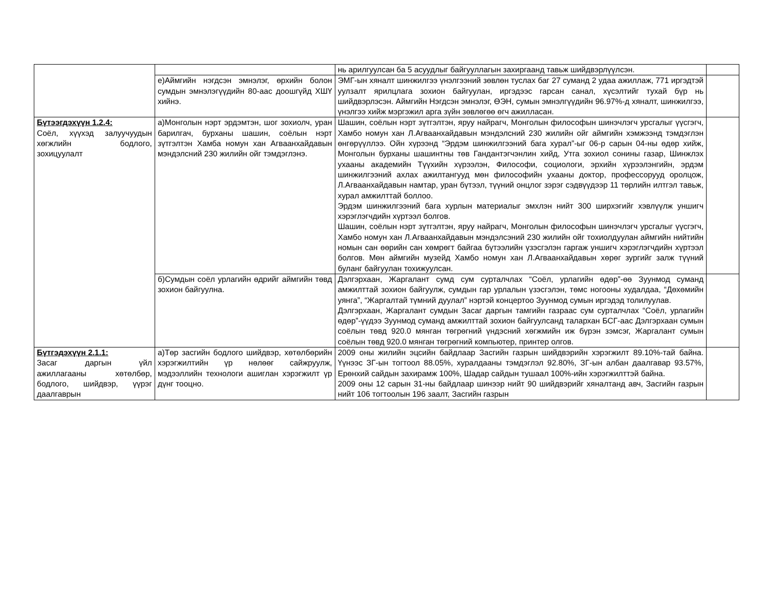| | | нь арилгуулсан ба 5 асуудлыг байгууллагын захиргаанд тавьж шийдвэрлүүлсэн. | |
| | е)Аймгийн нэгдсэн эмнэлэг, өрхийн болон сумдын эмнэлэгүүдийн 80-аас доошгүйд ХШҮ хийнэ. | ЭМГ-ын хяналт шинжилгээ үнэлгээний зөвлөн туслах баг 27 суманд 2 удаа ажиллаж, 771 иргэдтэй уулзалт ярилцлага зохион байгуулан, иргэдээс гарсан санал, хүсэлтийг тухай бүр нь шийдвэрлэсэн. Аймгийн Нэгдсэн эмнэлэг, ӨЭН, сумын эмнэлгүүдийн 96.97%-д хяналт, шинжилгээ, үнэлгээ хийж мэргэжил арга зүйн зөвлөгөө өгч ажилласан. | |
| Бүтээгдэхүүн 1.2.4: Соёл, хүүхэд залуучуудын хөгжлийн бодлого, зохицуулалт | а)Монголын нэрт эрдэмтэн, шог зохиолч, уран барилгач, бурханы шашин, соёлын нэрт зүтгэлтэн Хамба номун хан Агваанхайдавын мэндэлсний 230 жилийн ойг тэмдэглэнэ. | Шашин, соёлын нэрт зүтгэлтэн, яруу найрагч, Монголын философын шинэчлэгч урсгалыг үүсгэгч, Хамбо номун хан Л.Агваанхайдавын мэндэлсний 230 жилийн ойг аймгийн хэмжээнд тэмдэглэн өнгөрүүллээ. Ойн хүрээнд “Эрдэм шинжилгээний бага хурал”-ыг 06-р сарын 04-ны өдөр хийж, Монголын бурханы шашинтны төв Гандантэгчэнлин хийд, Утга зохиол сонины газар, Шинжлэх ухааны академийн Түүхийн хүрээлэн, Философи, социологи, эрхийн хүрээлэнгийн, эрдэм шинжилгээний ахлах ажилтангууд мөн философийн ухааны доктор, профессорууд оролцож, Л.Агваанхайдавын намтар, уран бүтээл, түүний онцлог зэрэг сэдвүүдээр 11 төрлийн илтгэл тавьж, хурал амжилттай боллоо. Эрдэм шинжилгээний бага хурлын материалыг эмхлэн нийт 300 ширхэгийг хэвлүүлж уншигч хэрэглэгчдийн хүртээл болгов. Шашин, соёлын нэрт зүтгэлтэн, яруу найрагч, Монголын философын шинэчлэгч урсгалыг үүсгэгч, Хамбо номун хан Л.Агваанхайдавын мэндэлсэний 230 жилийн ойг тохиолдуулан аймгийн нийтийн номын сан өөрийн сан хөмрөгт байгаа бүтээлийн үзэсгэлэн гаргаж уншигч хэрэглэгчдийн хүртээл болгов. Мөн аймгийн музейд Хамбо номун хан Л.Агваанхайдавын хөрөг зургийг залж түүний буланг байгуулан тохижуулсан. | |
| | б)Сумдын соёл урлагийн өдрийг аймгийн төвд зохион байгуулна. | Дэлгэрхаан, Жаргалант сумд сум сурталчлах “Соёл, урлагийн өдөр”-өө Зуунмод суманд амжилттай зохион байгуулж, сумдын гар урлалын үзэсгэлэн, төмс ногооны худалдаа, “Дөхөмийн уянга”, “Жаргалтай түмний дуулал” нэртэй концертоо Зуунмод сумын иргэдэд толилуулав. Дэлгэрхаан, Жаргалант сумдын Засаг даргын тамгийн газраас сум сурталчлах “Соёл, урлагийн өдөр”-үүдээ Зуунмод суманд амжилттай зохион байгуулсанд талархан БСГ-аас Дэлгэрхаан сумын соёлын төвд 920.0 мянган төгрөгний үндэсний хөгжмийн иж бүрэн зэмсэг, Жаргалант сумын соёлын төвд 920.0 мянган төгрөгний компьютер, принтер олгов. | |
| Бүтгэдэхүүн 2.1.1: Засаг даргын үйл ажиллагааны хөтөлбөр, бодлого, шийдвэр, үүрэг даалгаврын | а)Төр засгийн бодлого шийдвэр, хөтөлбөрийн хэрэгжилтийн үр нөлөөг сайжруулж, мэдээллийн технологи ашиглан хэрэгжилт үр дүнг тооцно. | 2009 оны жилийн эцсийн байдлаар Засгийн газрын шийдвэрийн хэрэгжилт 89.10%-тай байна. Үүнээс ЗГ-ын тогтоол 88.05%, хуралдааны тэмдэглэл 92.80%, ЗГ-ын албан даалгавар 93.57%, Ерөнхий сайдын захирамж 100%, Шадар сайдын тушаал 100%-ийн хэрэгжилттэй байна. 2009 оны 12 сарын 31-ны байдлаар шинээр нийт 90 шийдвэрийг хяналтанд авч, Засгийн газрын нийт 106 тогтоолын 196 заалт, Засгийн газрын | |